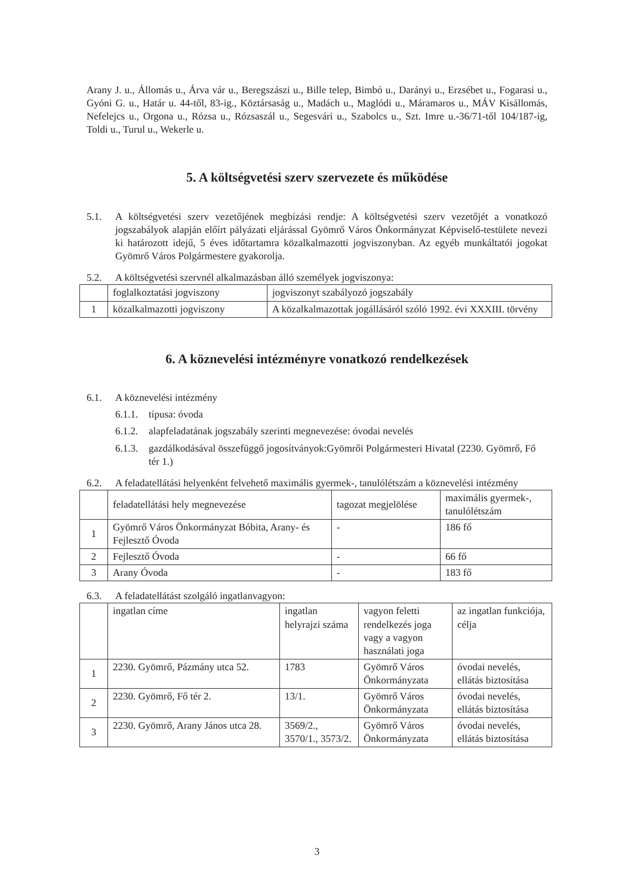Arany J. u., Állomás u., Árva vár u., Beregszászi u., Bille telep, Bimbó u., Darányi u., Erzsébet u., Fogarasi u., Gyóni G. u., Határ u. 44-től, 83-ig., Köztársaság u., Madách u., Maglódi u., Máramaros u., MÁV Kisállomás, Nefelejcs u., Orgona u., Rózsa u., Rózsaszál u., Segesvári u., Szabolcs u., Szt. Imre u.-36/71-től 104/187-ig, Toldi u., Turul u., Wekerle u.
5. A költségvetési szerv szervezete és működése
5.1. A költségvetési szerv vezetőjének megbízási rendje: A költségvetési szerv vezetőjét a vonatkozó jogszabályok alapján előírt pályázati eljárással Gyömrő Város Önkormányzat Képviselő-testülete nevezi ki határozott idejű, 5 éves időtartamra közalkalmazotti jogviszonyban. Az egyéb munkáltatói jogokat Gyömrő Város Polgármestere gyakorolja.
5.2. A költségvetési szervnél alkalmazásban álló személyek jogviszonya:
| | foglalkoztatási jogviszony | jogviszonyt szabályozó jogszabály |
| 1 | közalkalmazotti jogviszony | A közalkalmazottak jogállásáról szóló 1992. évi XXXIII. törvény |
6. A köznevelési intézményre vonatkozó rendelkezések
6.1. A köznevelési intézmény
6.1.1. típusa: óvoda
6.1.2. alapfeladatának jogszabály szerinti megnevezése: óvodai nevelés
6.1.3. gazdálkodásával összefüggő jogosítványok:Gyömrői Polgármesteri Hivatal (2230. Gyömrő, Fő tér 1.)
6.2. A feladatellátási helyenként felvehető maximális gyermek-, tanulólétszám a köznevelési intézmény
| | feladatellátási hely megnevezése | tagozat megjelölése | maximális gyermek-, tanulólétszám |
| 1 | Gyömrő Város Önkormányzat Bóbita, Arany- és Fejlesztő Óvoda | - | 186 fő |
| 2 | Fejlesztő Óvoda | - | 66 fő |
| 3 | Arany Óvoda | - | 183 fő |
6.3. A feladatellátást szolgáló ingatlanvagyon:
| | ingatlan címe | ingatlan helyrajzi száma | vagyon feletti rendelkezés joga vagy a vagyon használati joga | az ingatlan funkciója, célja |
| 1 | 2230. Gyömrő, Pázmány utca 52. | 1783 | Gyömrő Város Önkormányzata | óvodai nevelés, ellátás biztosítása |
| 2 | 2230. Gyömrő, Fő tér 2. | 13/1. | Gyömrő Város Önkormányzata | óvodai nevelés, ellátás biztosítása |
| 3 | 2230. Gyömrő, Arany János utca 28. | 3569/2., 3570/1., 3573/2. | Gyömrő Város Önkormányzata | óvodai nevelés, ellátás biztosítása |
3